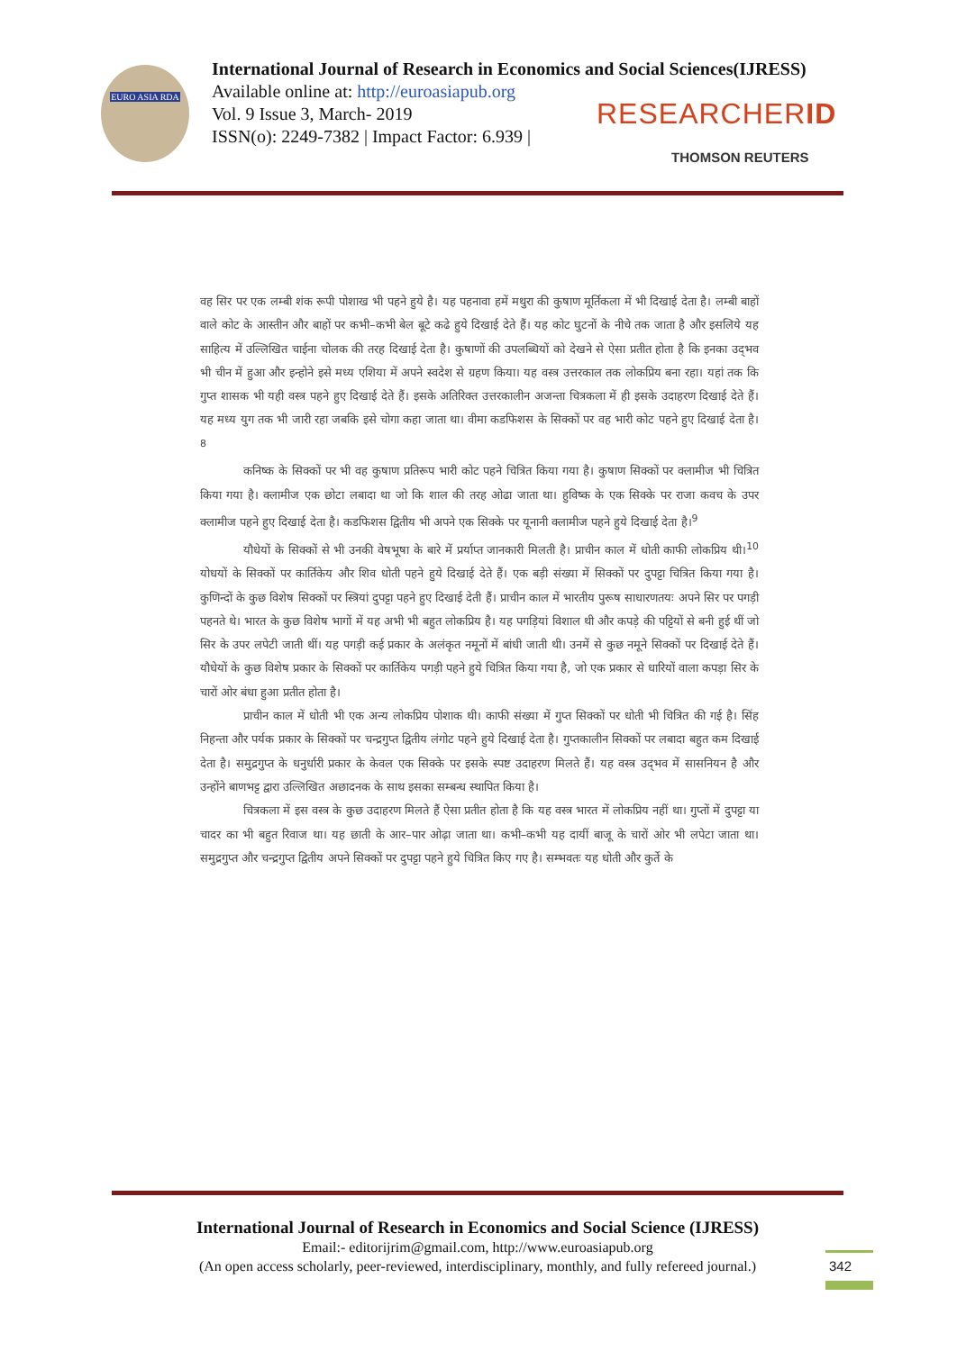EURO ASIA RDA
International Journal of Research in Economics and Social Sciences(IJRESS)
Available online at: http://euroasiapub.org
Vol. 9 Issue 3, March- 2019
ISSN(o): 2249-7382 | Impact Factor: 6.939 |
RESEARCHERID
THOMSON REUTERS
वह सिर पर एक लम्बी शंक रूपी पोशाख भी पहने हुये है। यह पहनावा हमें मथुरा की कुषाण मूर्तिकला में भी दिखाई देता है। लम्बी बाहों वाले कोट के आस्तीन और बाहों पर कभी–कभी बेल बूटे कढे हुये दिखाई देते हैं। यह कोट घुटनों के नीचे तक जाता है और इसलिये यह साहित्य में उल्लिखित चाईना चोलक की तरह दिखाई देता है। कुषाणों की उपलब्धियों को देखने से ऐसा प्रतीत होता है कि इनका उद्‌भव भी चीन में हुआ और इन्होने इसे मध्य एशिया में अपने स्वदेश से ग्रहण किया। यह वस्त्र उत्तरकाल तक लोकप्रिय बना रहा। यहां तक कि गुप्त शासक भी यही वस्त्र पहने हुए दिखाई देते हैं। इसके अतिरिक्त उत्तरकालीन अजन्ता चित्रकला में ही इसके उदाहरण दिखाई देते हैं। यह मध्य युग तक भी जारी रहा जबकि इसे चोगा कहा जाता था। वीमा कडफिशस के सिक्कों पर वह भारी कोट पहने हुए दिखाई देता है।<sup>8</sup>
कनिष्क के सिक्कों पर भी वह कुषाण प्रतिरूप भारी कोट पहने चित्रित किया गया है। कुषाण सिक्कों पर क्लामीज भी चित्रित किया गया है। क्लामीज एक छोटा लबादा था जो कि शाल की तरह ओढा जाता था। हुविष्क के एक सिक्के पर राजा कवच के उपर क्लामीज पहने हुए दिखाई देता है। कडफिशस द्वितीय भी अपने एक सिक्के पर यूनानी क्लामीज पहने हुये दिखाई देता है।<sup>9</sup>
यौधेयों के सिक्कों से भी उनकी वेषभूषा के बारे में प्रर्याप्त जानकारी मिलती है। प्राचीन काल में धोती काफी लोकप्रिय थी।<sup>10</sup> योधयों के सिक्कों पर कार्तिकेय और शिव धोती पहने हुये दिखाई देते हैं। एक बड़ी संख्या में सिक्कों पर दुपट्टा चित्रित किया गया है। कुणिन्दों के कुछ विशेष सिक्कों पर स्त्रियां दुपट्टा पहने हुए दिखाई देती हैं। प्राचीन काल में भारतीय पुरूष साधारणतयः अपने सिर पर पगड़ी पहनते थे। भारत के कुछ विशेष भागों में यह अभी भी बहुत लोकप्रिय है। यह पगड़ियां विशाल थी और कपड़े की पट्टियों से बनी हुई थीं जो सिर के उपर लपेटी जाती थीं। यह पगड़ी कई प्रकार के अलंकृत नमूनों में बांधी जाती थी। उनमें से कुछ नमूने सिक्कों पर दिखाई देते हैं। यौधेयों के कुछ विशेष प्रकार के सिक्कों पर कार्तिकेय पगड़ी पहने हुये चित्रित किया गया है, जो एक प्रकार से धारियों वाला कपड़ा सिर के चारों ओर बंधा हुआ प्रतीत होता है।
प्राचीन काल में धोती भी एक अन्य लोकप्रिय पोशाक थी। काफी संख्या में गुप्त सिक्कों पर धोती भी चित्रित की गई है। सिंह निहन्ता और पर्यक प्रकार के सिक्कों पर चन्द्रगुप्त द्वितीय लंगोट पहने हुये दिखाई देता है। गुप्तकालीन सिक्कों पर लबादा बहुत कम दिखाई देता है। समुद्रगुप्त के धनुर्धारी प्रकार के केवल एक सिक्के पर इसके स्पष्ट उदाहरण मिलते हैं। यह वस्त्र उद्‌भव में सासनियन है और उन्होंने बाणभट्ट द्वारा उल्लिखित अछादनक के साथ इसका सम्बन्ध स्थापित किया है।
चित्रकला में इस वस्त्र के कुछ उदाहरण मिलते हैं ऐसा प्रतीत होता है कि यह वस्त्र भारत में लोकप्रिय नहीं था। गुप्तों में दुपट्टा या चादर का भी बहुत रिवाज था। यह छाती के आर–पार ओढ़ा जाता था। कभी–कभी यह दायीं बाजू के चारों ओर भी लपेटा जाता था। समुद्रगुप्त और चन्द्रगुप्त द्वितीय अपने सिक्कों पर दुपट्टा पहने हुये चित्रित किए गए है। सम्भवतः यह धोती और कुर्ते के
International Journal of Research in Economics and Social Science (IJRESS)
Email:- editorijrim@gmail.com, http://www.euroasiapub.org
(An open access scholarly, peer-reviewed, interdisciplinary, monthly, and fully refereed journal.)
342